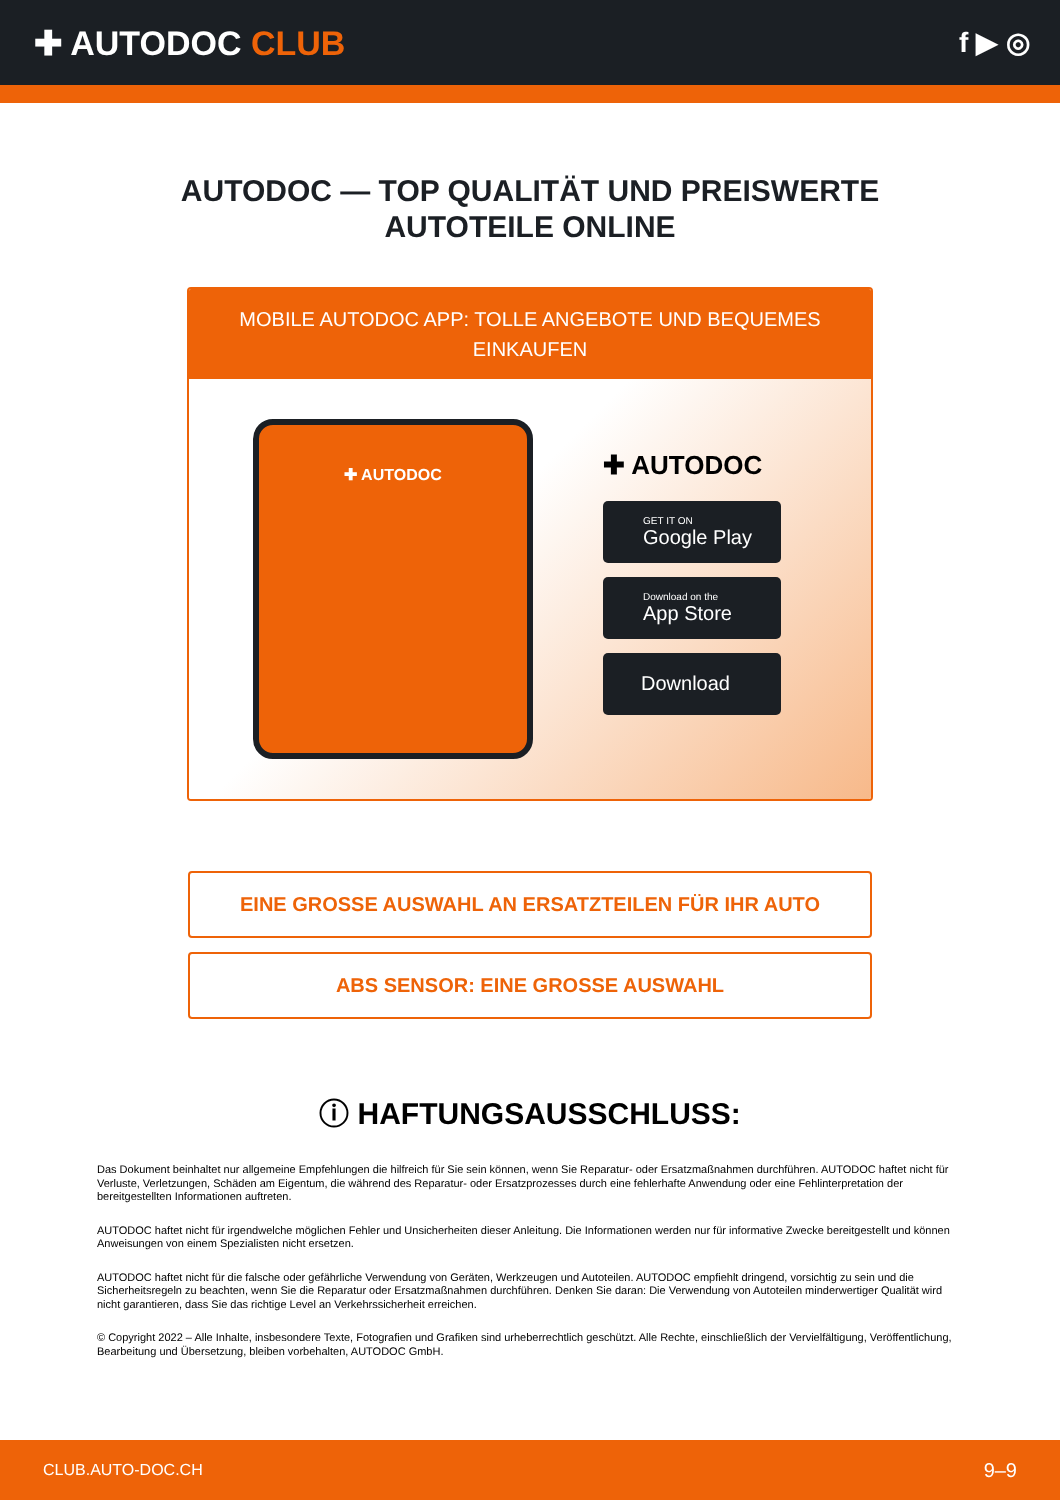✚ AUTODOC CLUB
f ▶ ◎
AUTODOC — TOP QUALITÄT UND PREISWERTE
AUTOTEILE ONLINE
MOBILE AUTODOC APP: TOLLE ANGEBOTE UND BEQUEMES EINKAUFEN
✚ AUTODOC
✚ AUTODOC
GET IT ON
Google Play
Download on the
App Store
Download
EINE GROSSE AUSWAHL AN ERSATZTEILEN FÜR IHR AUTO
ABS SENSOR: EINE GROSSE AUSWAHL
ⓘ HAFTUNGSAUSSCHLUSS:
Das Dokument beinhaltet nur allgemeine Empfehlungen die hilfreich für Sie sein können, wenn Sie Reparatur- oder Ersatzmaßnahmen durchführen. AUTODOC haftet nicht für Verluste, Verletzungen, Schäden am Eigentum, die während des Reparatur- oder Ersatzprozesses durch eine fehlerhafte Anwendung oder eine Fehlinterpretation der bereitgestellten Informationen auftreten.
AUTODOC haftet nicht für irgendwelche möglichen Fehler und Unsicherheiten dieser Anleitung. Die Informationen werden nur für informative Zwecke bereitgestellt und können Anweisungen von einem Spezialisten nicht ersetzen.
AUTODOC haftet nicht für die falsche oder gefährliche Verwendung von Geräten, Werkzeugen und Autoteilen. AUTODOC empfiehlt dringend, vorsichtig zu sein und die Sicherheitsregeln zu beachten, wenn Sie die Reparatur oder Ersatzmaßnahmen durchführen. Denken Sie daran: Die Verwendung von Autoteilen minderwertiger Qualität wird nicht garantieren, dass Sie das richtige Level an Verkehrssicherheit erreichen.
© Copyright 2022 – Alle Inhalte, insbesondere Texte, Fotografien und Grafiken sind urheberrechtlich geschützt. Alle Rechte, einschließlich der Vervielfältigung, Veröffentlichung, Bearbeitung und Übersetzung, bleiben vorbehalten, AUTODOC GmbH.
CLUB.AUTO-DOC.CH 9–9